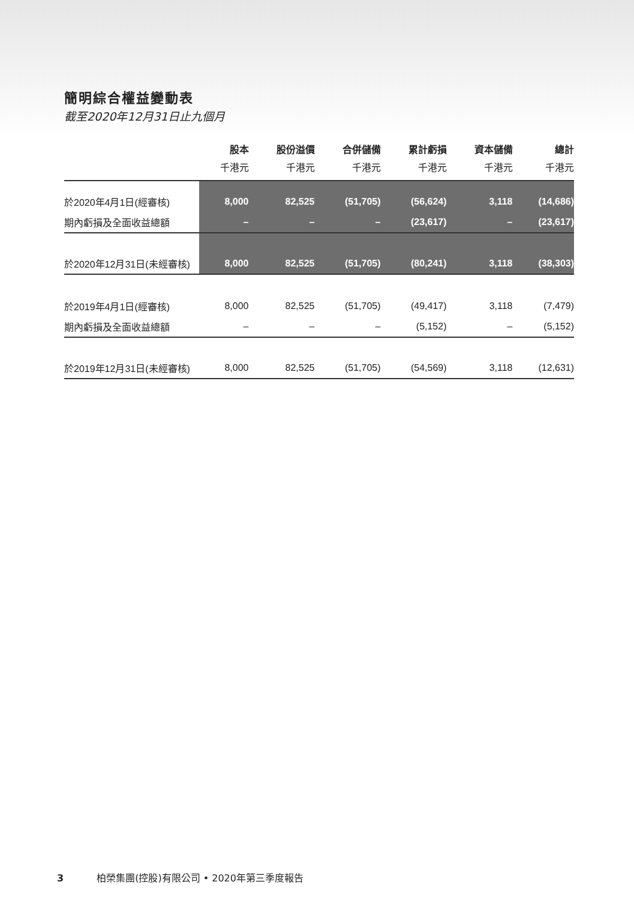簡明綜合權益變動表
截至2020年12月31日止九個月
| | 股本 千港元 | 股份溢價 千港元 | 合併儲備 千港元 | 累計虧損 千港元 | 資本儲備 千港元 | 總計 千港元 |
| --- | --- | --- | --- | --- | --- | --- |
| 於2020年4月1日(經審核) | 8,000 | 82,525 | (51,705) | (56,624) | 3,118 | (14,686) |
| 期內虧損及全面收益總額 | – | – | – | (23,617) | – | (23,617) |
| 於2020年12月31日(未經審核) | 8,000 | 82,525 | (51,705) | (80,241) | 3,118 | (38,303) |
| 於2019年4月1日(經審核) | 8,000 | 82,525 | (51,705) | (49,417) | 3,118 | (7,479) |
| 期內虧損及全面收益總額 | – | – | – | (5,152) | – | (5,152) |
| 於2019年12月31日(未經審核) | 8,000 | 82,525 | (51,705) | (54,569) | 3,118 | (12,631) |
3 柏榮集團(控股)有限公司 • 2020年第三季度報告